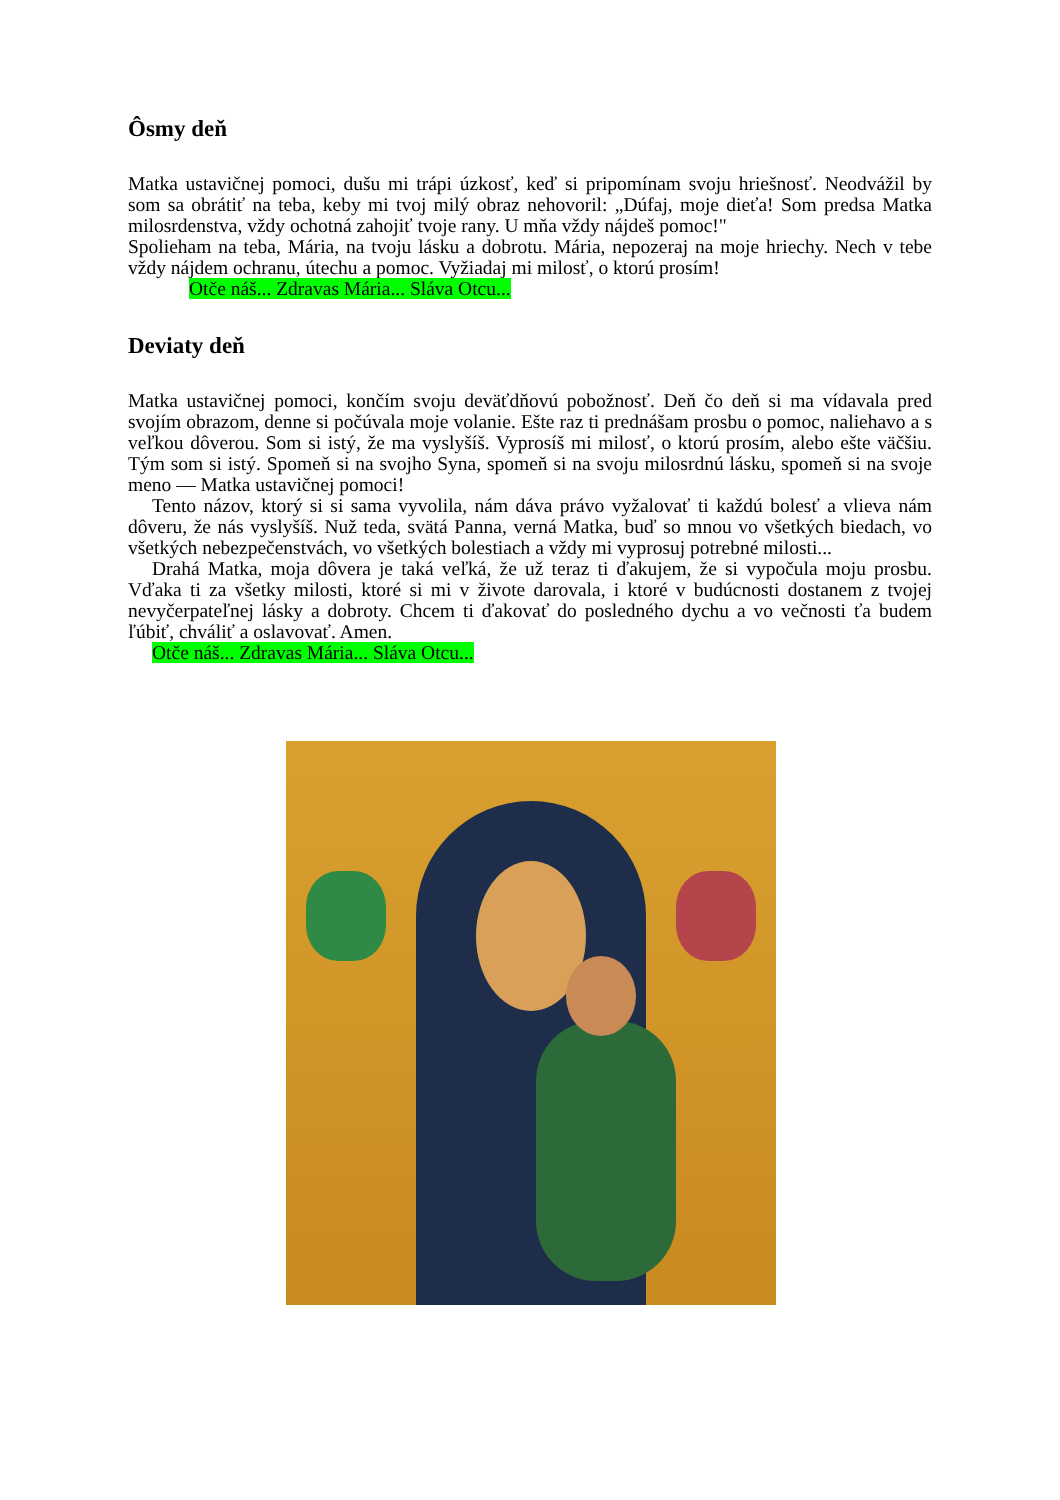Ôsmy deň
Matka ustavičnej pomoci, dušu mi trápi úzkosť, keď si pripomínam svoju hriešnosť. Neodvážil by som sa obrátiť na teba, keby mi tvoj milý obraz nehovoril: „Dúfaj, moje dieťa! Som predsa Matka milosrdenstva, vždy ochotná zahojiť tvoje rany. U mňa vždy nájdeš pomoc!"
Spolieham na teba, Mária, na tvoju lásku a dobrotu. Mária, nepozeraj na moje hriechy. Nech v tebe vždy nájdem ochranu, útechu a pomoc. Vyžiadaj mi milosť, o ktorú prosím!
Otče náš... Zdravas Mária... Sláva Otcu...
Deviaty deň
Matka ustavičnej pomoci, končím svoju deväťdňovú pobožnosť. Deň čo deň si ma vídavala pred svojím obrazom, denne si počúvala moje volanie. Ešte raz ti prednášam prosbu o pomoc, naliehavo a s veľkou dôverou. Som si istý, že ma vyslyšíš. Vyprosíš mi milosť, o ktorú prosím, alebo ešte väčšiu. Tým som si istý. Spomeň si na svojho Syna, spomeň si na svoju milosrdnú lásku, spomeň si na svoje meno — Matka ustavičnej pomoci!
Tento názov, ktorý si si sama vyvolila, nám dáva právo vyžalovať ti každú bolesť a vlieva nám dôveru, že nás vyslyšíš. Nuž teda, svätá Panna, verná Matka, buď so mnou vo všetkých biedach, vo všetkých nebezpečenstvách, vo všetkých bolestiach a vždy mi vyprosuj potrebné milosti...
Drahá Matka, moja dôvera je taká veľká, že už teraz ti ďakujem, že si vypočula moju prosbu. Vďaka ti za všetky milosti, ktoré si mi v živote darovala, i ktoré v budúcnosti dostanem z tvojej nevyčerpateľnej lásky a dobroty. Chcem ti ďakovať do posledného dychu a vo večnosti ťa budem ľúbiť, chváliť a oslavovať. Amen.
Otče náš... Zdravas Mária... Sláva Otcu...